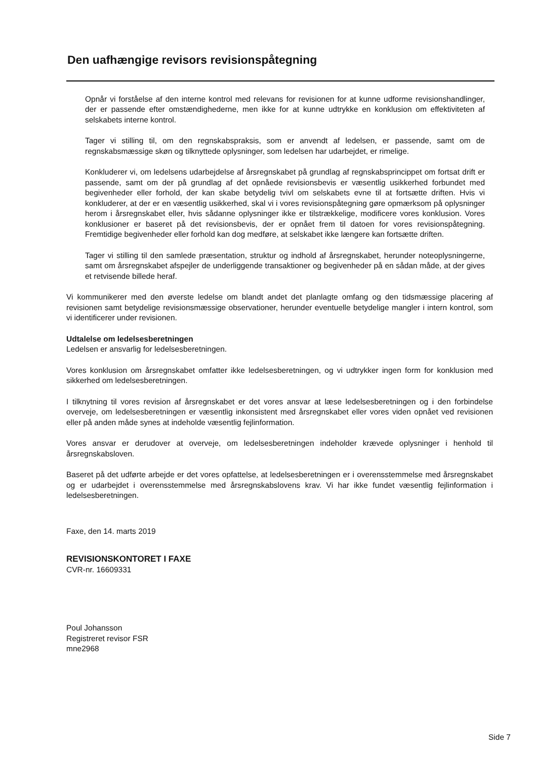Den uafhængige revisors revisionspåtegning
Opnår vi forståelse af den interne kontrol med relevans for revisionen for at kunne udforme revisionshandlinger, der er passende efter omstændighederne, men ikke for at kunne udtrykke en konklusion om effektiviteten af selskabets interne kontrol.
Tager vi stilling til, om den regnskabspraksis, som er anvendt af ledelsen, er passende, samt om de regnskabsmæssige skøn og tilknyttede oplysninger, som ledelsen har udarbejdet, er rimelige.
Konkluderer vi, om ledelsens udarbejdelse af årsregnskabet på grundlag af regnskabsprincippet om fortsat drift er passende, samt om der på grundlag af det opnåede revisionsbevis er væsentlig usikkerhed forbundet med begivenheder eller forhold, der kan skabe betydelig tvivl om selskabets evne til at fortsætte driften. Hvis vi konkluderer, at der er en væsentlig usikkerhed, skal vi i vores revisionspåtegning gøre opmærksom på oplysninger herom i årsregnskabet eller, hvis sådanne oplysninger ikke er tilstrækkelige, modificere vores konklusion. Vores konklusioner er baseret på det revisionsbevis, der er opnået frem til datoen for vores revisionspåtegning. Fremtidige begivenheder eller forhold kan dog medføre, at selskabet ikke længere kan fortsætte driften.
Tager vi stilling til den samlede præsentation, struktur og indhold af årsregnskabet, herunder noteoplysningerne, samt om årsregnskabet afspejler de underliggende transaktioner og begivenheder på en sådan måde, at der gives et retvisende billede heraf.
Vi kommunikerer med den øverste ledelse om blandt andet det planlagte omfang og den tidsmæssige placering af revisionen samt betydelige revisionsmæssige observationer, herunder eventuelle betydelige mangler i intern kontrol, som vi identificerer under revisionen.
Udtalelse om ledelsesberetningen
Ledelsen er ansvarlig for ledelsesberetningen.
Vores konklusion om årsregnskabet omfatter ikke ledelsesberetningen, og vi udtrykker ingen form for konklusion med sikkerhed om ledelsesberetningen.
I tilknytning til vores revision af årsregnskabet er det vores ansvar at læse ledelsesberetningen og i den forbindelse overveje, om ledelsesberetningen er væsentlig inkonsistent med årsregnskabet eller vores viden opnået ved revisionen eller på anden måde synes at indeholde væsentlig fejlinformation.
Vores ansvar er derudover at overveje, om ledelsesberetningen indeholder krævede oplysninger i henhold til årsregnskabsloven.
Baseret på det udførte arbejde er det vores opfattelse, at ledelsesberetningen er i overensstemmelse med årsregnskabet og er udarbejdet i overensstemmelse med årsregnskabslovens krav. Vi har ikke fundet væsentlig fejlinformation i ledelsesberetningen.
Faxe, den 14. marts 2019
REVISIONSKONTORET I FAXE
CVR-nr. 16609331
Poul Johansson
Registreret revisor FSR
mne2968
Side 7